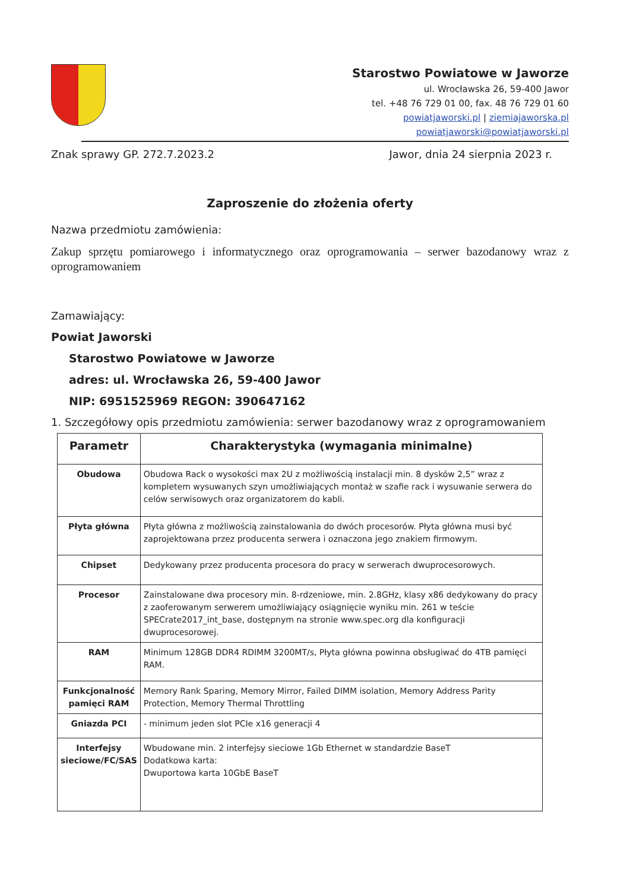Starostwo Powiatowe w Jaworze
ul. Wrocławska 26, 59-400 Jawor
tel. +48 76 729 01 00, fax. 48 76 729 01 60
powiatjaworski.pl | ziemiajaworska.pl
powiatjaworski@powiatjaworski.pl
Znak sprawy GP. 272.7.2023.2 Jawor, dnia 24 sierpnia 2023 r.
Zaproszenie do złożenia oferty
Nazwa przedmiotu zamówienia:
Zakup sprzętu pomiarowego i informatycznego oraz oprogramowania – serwer bazodanowy wraz z oprogramowaniem
Zamawiający:
Powiat Jaworski
Starostwo Powiatowe w Jaworze
adres: ul. Wrocławska 26, 59-400 Jawor
NIP: 6951525969 REGON: 390647162
1. Szczegółowy opis przedmiotu zamówienia: serwer bazodanowy wraz z oprogramowaniem
| Parametr | Charakterystyka (wymagania minimalne) |
| --- | --- |
| Obudowa | Obudowa Rack o wysokości max 2U z możliwością instalacji min. 8 dysków 2,5” wraz z kompletem wysuwanych szyn umożliwiających montaż w szafie rack i wysuwanie serwera do celów serwisowych oraz organizatorem do kabli. |
| Płyta główna | Płyta główna z możliwością zainstalowania do dwóch procesorów. Płyta główna musi być zaprojektowana przez producenta serwera i oznaczona jego znakiem firmowym. |
| Chipset | Dedykowany przez producenta procesora do pracy w serwerach dwuprocesorowych. |
| Procesor | Zainstalowane dwa procesory min. 8-rdzeniowe, min. 2.8GHz, klasy x86 dedykowany do pracy z zaoferowanym serwerem umożliwiający osiągnięcie wyniku min. 261 w teście SPECrate2017_int_base, dostępnym na stronie www.spec.org dla konfiguracji dwuprocesorowej. |
| RAM | Minimum 128GB DDR4 RDIMM 3200MT/s, Płyta główna powinna obsługiwać do 4TB pamięci RAM. |
| Funkcjonalność pamięci RAM | Memory Rank Sparing, Memory Mirror, Failed DIMM isolation, Memory Address Parity Protection, Memory Thermal Throttling |
| Gniazda PCI | - minimum jeden slot PCIe x16 generacji 4 |
| Interfejsy sieciowe/FC/SAS | Wbudowane min. 2 interfejsy sieciowe 1Gb Ethernet w standardzie BaseT Dodatkowa karta: Dwuportowa karta 10GbE BaseT |